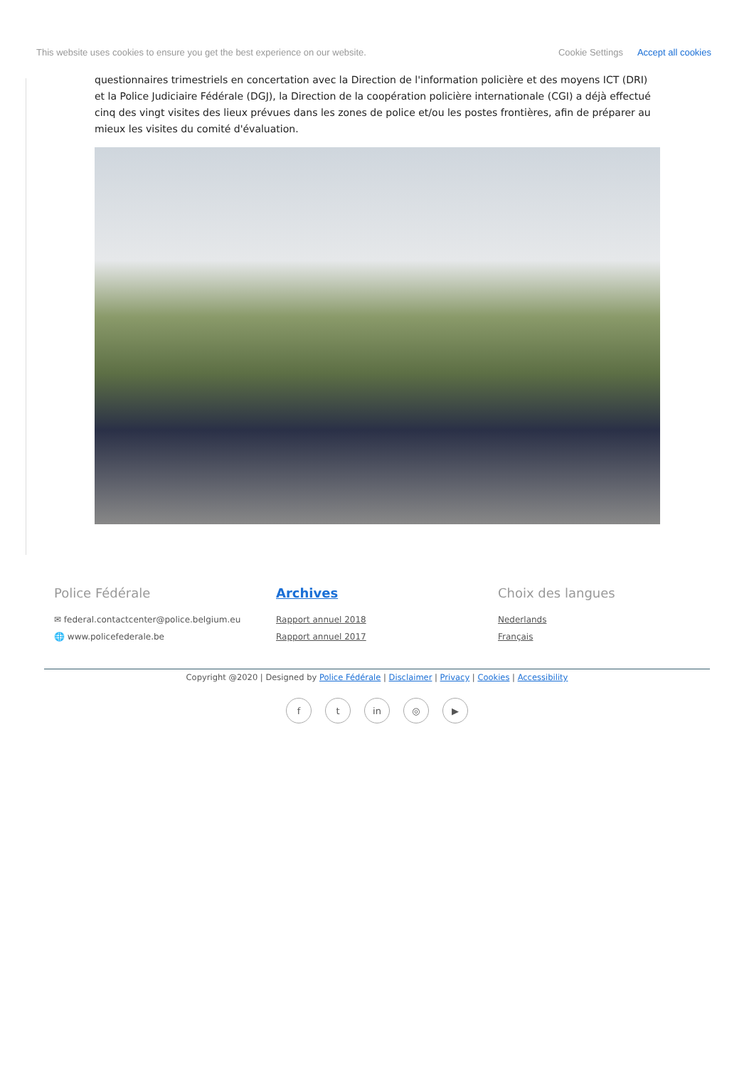This website uses cookies to ensure you get the best experience on our website. Cookie Settings Accept all cookies
questionnaires trimestriels en concertation avec la Direction de l'information policière et des moyens ICT (DRI) et la Police Judiciaire Fédérale (DGJ), la Direction de la coopération policière internationale (CGI) a déjà effectué cinq des vingt visites des lieux prévues dans les zones de police et/ou les postes frontières, afin de préparer au mieux les visites du comité d'évaluation.
Police Fédérale
✉ federal.contactcenter@police.belgium.eu
🌐 www.policefederale.be
Archives
Rapport annuel 2018
Rapport annuel 2017
Choix des langues
Nederlands
Français
Copyright @2020 | Designed by Police Fédérale | Disclaimer | Privacy | Cookies | Accessibility
ft in ◎ ▶